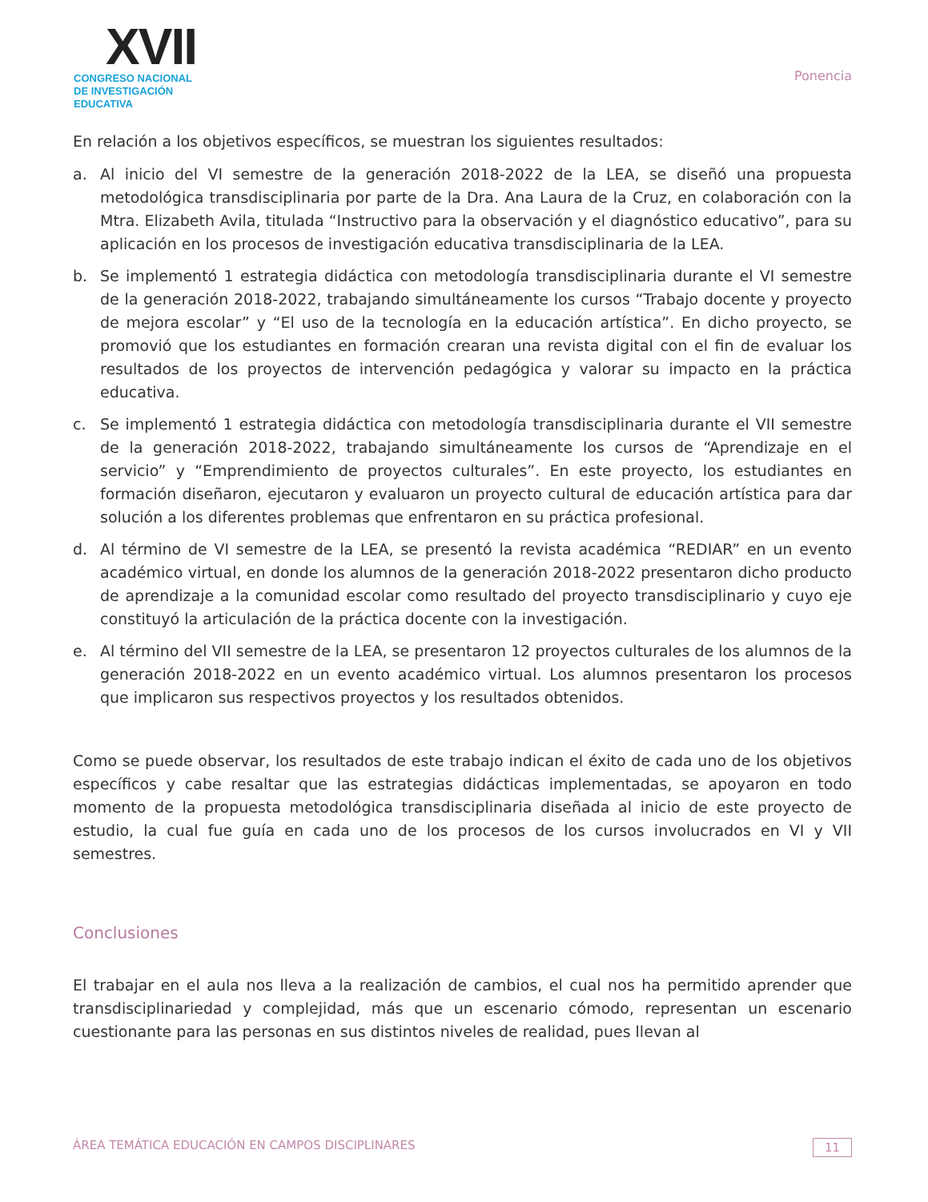XVII
CONGRESO NACIONAL DE INVESTIGACIÓN EDUCATIVA
Ponencia
En relación a los objetivos específicos, se muestran los siguientes resultados:
a. Al inicio del VI semestre de la generación 2018-2022 de la LEA, se diseñó una propuesta metodológica transdisciplinaria por parte de la Dra. Ana Laura de la Cruz, en colaboración con la Mtra. Elizabeth Avila, titulada “Instructivo para la observación y el diagnóstico educativo”, para su aplicación en los procesos de investigación educativa transdisciplinaria de la LEA.
b. Se implementó 1 estrategia didáctica con metodología transdisciplinaria durante el VI semestre de la generación 2018-2022, trabajando simultáneamente los cursos “Trabajo docente y proyecto de mejora escolar” y “El uso de la tecnología en la educación artística”. En dicho proyecto, se promovió que los estudiantes en formación crearan una revista digital con el fin de evaluar los resultados de los proyectos de intervención pedagógica y valorar su impacto en la práctica educativa.
c. Se implementó 1 estrategia didáctica con metodología transdisciplinaria durante el VII semestre de la generación 2018-2022, trabajando simultáneamente los cursos de “Aprendizaje en el servicio” y “Emprendimiento de proyectos culturales”. En este proyecto, los estudiantes en formación diseñaron, ejecutaron y evaluaron un proyecto cultural de educación artística para dar solución a los diferentes problemas que enfrentaron en su práctica profesional.
d. Al término de VI semestre de la LEA, se presentó la revista académica “REDIAR” en un evento académico virtual, en donde los alumnos de la generación 2018-2022 presentaron dicho producto de aprendizaje a la comunidad escolar como resultado del proyecto transdisciplinario y cuyo eje constituyó la articulación de la práctica docente con la investigación.
e. Al término del VII semestre de la LEA, se presentaron 12 proyectos culturales de los alumnos de la generación 2018-2022 en un evento académico virtual. Los alumnos presentaron los procesos que implicaron sus respectivos proyectos y los resultados obtenidos.
Como se puede observar, los resultados de este trabajo indican el éxito de cada uno de los objetivos específicos y cabe resaltar que las estrategias didácticas implementadas, se apoyaron en todo momento de la propuesta metodológica transdisciplinaria diseñada al inicio de este proyecto de estudio, la cual fue guía en cada uno de los procesos de los cursos involucrados en VI y VII semestres.
Conclusiones
El trabajar en el aula nos lleva a la realización de cambios, el cual nos ha permitido aprender que transdisciplinariedad y complejidad, más que un escenario cómodo, representan un escenario cuestionante para las personas en sus distintos niveles de realidad, pues llevan al
ÁREA TEMÁTICA EDUCACIÓN EN CAMPOS DISCIPLINARES 11